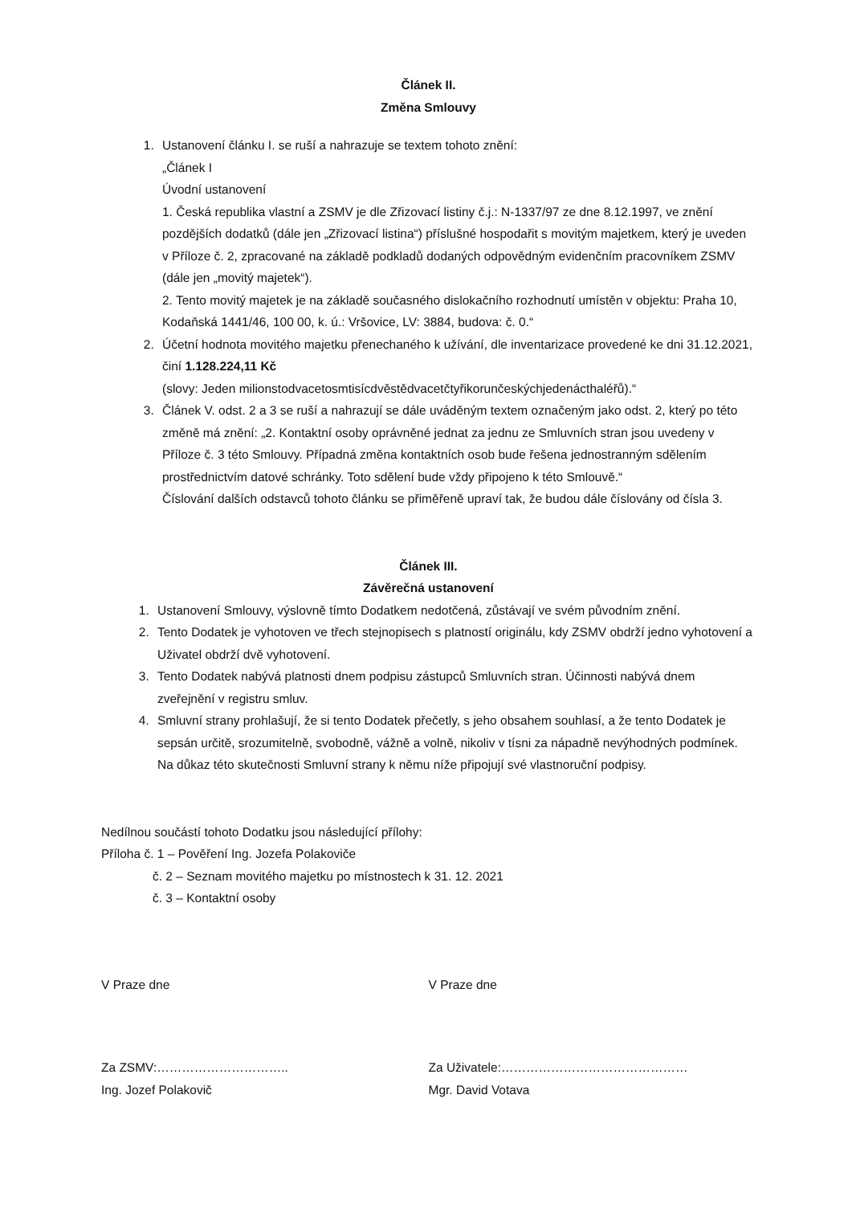Článek II.
Změna Smlouvy
1. Ustanovení článku I. se ruší a nahrazuje se textem tohoto znění:
„Článek I
Úvodní ustanovení
1. Česká republika vlastní a ZSMV je dle Zřizovací listiny č.j.: N-1337/97 ze dne 8.12.1997, ve znění pozdějších dodatků (dále jen „Zřizovací listina“) příslušné hospodařit s movitým majetkem, který je uveden v Příloze č. 2, zpracované na základě podkladů dodaných odpovědným evidenčním pracovníkem ZSMV (dále jen „movitý majetek“).
2. Tento movitý majetek je na základě současného dislokačního rozhodnutí umístěn v objektu: Praha 10, Kodaňská 1441/46, 100 00, k. ú.: Vršovice, LV: 3884, budova: č. 0.“
2. Účetní hodnota movitého majetku přenechaného k užívání, dle inventarizace provedené ke dni 31.12.2021, činí 1.128.224,11 Kč
(slovy: Jeden milionstodvacetosmtisícdvěstědvacetčtyřikorunčeskýchjedenácthaléřů).“
3. Článek V. odst. 2 a 3 se ruší a nahrazují se dále uváděným textem označeným jako odst. 2, který po této změně má znění: „2. Kontaktní osoby oprávněné jednat za jednu ze Smluvních stran jsou uvedeny v Příloze č. 3 této Smlouvy. Případná změna kontaktních osob bude řešena jednostranným sdělením prostřednictvím datové schránky. Toto sdělení bude vždy připojeno k této Smlouvě.“
Číslování dalších odstavců tohoto článku se přiměřeně upraví tak, že budou dále číslovány od čísla 3.
Článek III.
Závěrečná ustanovení
1. Ustanovení Smlouvy, výslovně tímto Dodatkem nedotčená, zůstávají ve svém původním znění.
2. Tento Dodatek je vyhotoven ve třech stejnopisech s platností originálu, kdy ZSMV obdrží jedno vyhotovení a Uživatel obdrží dvě vyhotovení.
3. Tento Dodatek nabývá platnosti dnem podpisu zástupců Smluvních stran. Účinnosti nabývá dnem zveřejnění v registru smluv.
4. Smluvní strany prohlašují, že si tento Dodatek přečetly, s jeho obsahem souhlasí, a že tento Dodatek je sepsán určitě, srozumitelně, svobodně, vážně a volně, nikoliv v tísni za nápadně nevýhodných podmínek. Na důkaz této skutečnosti Smluvní strany k němu níže připojují své vlastnoruční podpisy.
Nedílnou součástí tohoto Dodatku jsou následující přílohy:
Příloha č. 1 – Pověření Ing. Jozefa Polakoviče
č. 2 – Seznam movitého majetku po místnostech k 31. 12. 2021
č. 3 – Kontaktní osoby
V Praze dne V Praze dne
Za ZSMV:…………………………..
Ing. Jozef Polakovič
Za Uživatele:………………………………………
Mgr. David Votava